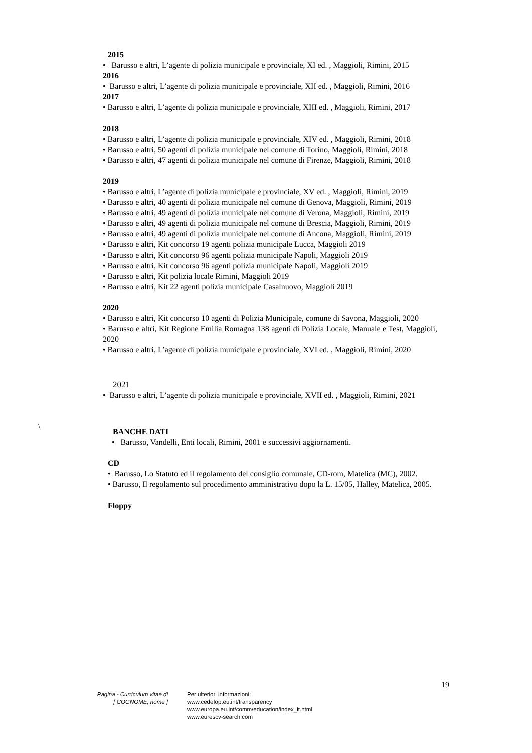\
2015
• Barusso e altri, L’agente di polizia municipale e provinciale, XI ed. , Maggioli, Rimini, 2015
2016
• Barusso e altri, L’agente di polizia municipale e provinciale, XII ed. , Maggioli, Rimini, 2016
2017
• Barusso e altri, L’agente di polizia municipale e provinciale, XIII ed. , Maggioli, Rimini, 2017
2018
• Barusso e altri, L’agente di polizia municipale e provinciale, XIV ed. , Maggioli, Rimini, 2018
• Barusso e altri, 50 agenti di polizia municipale nel comune di Torino, Maggioli, Rimini, 2018
• Barusso e altri, 47 agenti di polizia municipale nel comune di Firenze, Maggioli, Rimini, 2018
2019
• Barusso e altri, L’agente di polizia municipale e provinciale, XV ed. , Maggioli, Rimini, 2019
• Barusso e altri, 40 agenti di polizia municipale nel comune di Genova, Maggioli, Rimini, 2019
• Barusso e altri, 49 agenti di polizia municipale nel comune di Verona, Maggioli, Rimini, 2019
• Barusso e altri, 49 agenti di polizia municipale nel comune di Brescia, Maggioli, Rimini, 2019
• Barusso e altri, 49 agenti di polizia municipale nel comune di Ancona, Maggioli, Rimini, 2019
• Barusso e altri, Kit concorso 19 agenti polizia municipale Lucca, Maggioli 2019
• Barusso e altri, Kit concorso 96 agenti polizia municipale Napoli, Maggioli 2019
• Barusso e altri, Kit concorso 96 agenti polizia municipale Napoli, Maggioli 2019
• Barusso e altri, Kit polizia locale Rimini, Maggioli 2019
• Barusso e altri, Kit 22 agenti polizia municipale Casalnuovo, Maggioli 2019
2020
• Barusso e altri, Kit concorso 10 agenti di Polizia Municipale, comune di Savona, Maggioli, 2020
• Barusso e altri, Kit Regione Emilia Romagna 138 agenti di Polizia Locale, Manuale e Test, Maggioli, 2020
• Barusso e altri, L’agente di polizia municipale e provinciale, XVI ed. , Maggioli, Rimini, 2020
2021
• Barusso e altri, L’agente di polizia municipale e provinciale, XVII ed. , Maggioli, Rimini, 2021
BANCHE DATI
• Barusso, Vandelli, Enti locali, Rimini, 2001 e successivi aggiornamenti.
CD
• Barusso, Lo Statuto ed il regolamento del consiglio comunale, CD-rom, Matelica (MC), 2002.
• Barusso, Il regolamento sul procedimento amministrativo dopo la L. 15/05, Halley, Matelica, 2005.
Floppy
19
Pagina - Curriculum vitae di
[ COGNOME, nome ]
Per ulteriori informazioni:
www.cedefop.eu.int/transparency
www.europa.eu.int/comm/education/index_it.html
www.eurescv-search.com